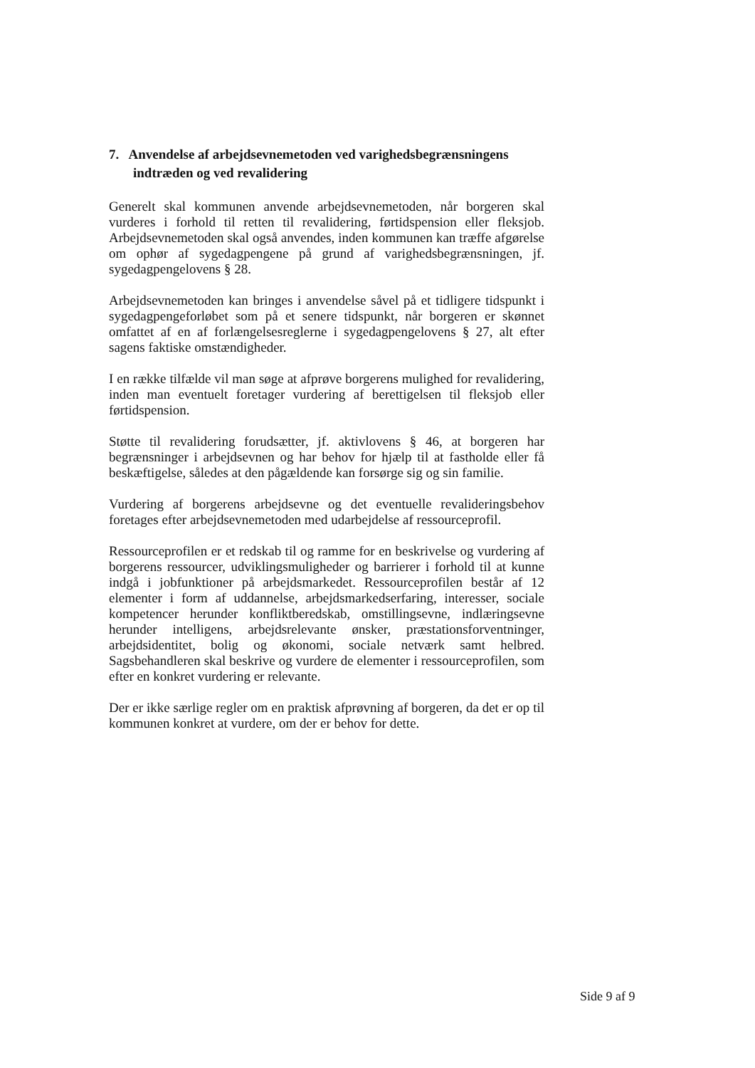7. Anvendelse af arbejdsevnemetoden ved varighedsbegrænsningens indtræden og ved revalidering
Generelt skal kommunen anvende arbejdsevnemetoden, når borgeren skal vurderes i forhold til retten til revalidering, førtidspension eller fleksjob. Arbejdsevnemetoden skal også anvendes, inden kommunen kan træffe afgørelse om ophør af sygedagpengene på grund af varighedsbegrænsningen, jf. sygedagpengelovens § 28.
Arbejdsevnemetoden kan bringes i anvendelse såvel på et tidligere tidspunkt i sygedagpengeforløbet som på et senere tidspunkt, når borgeren er skønnet omfattet af en af forlængelsesreglerne i sygedagpengelovens § 27, alt efter sagens faktiske omstændigheder.
I en række tilfælde vil man søge at afprøve borgerens mulighed for revalidering, inden man eventuelt foretager vurdering af berettigelsen til fleksjob eller førtidspension.
Støtte til revalidering forudsætter, jf. aktivlovens § 46, at borgeren har begrænsninger i arbejdsevnen og har behov for hjælp til at fastholde eller få beskæftigelse, således at den pågældende kan forsørge sig og sin familie.
Vurdering af borgerens arbejdsevne og det eventuelle revalideringsbehov foretages efter arbejdsevnemetoden med udarbejdelse af ressourceprofil.
Ressourceprofilen er et redskab til og ramme for en beskrivelse og vurdering af borgerens ressourcer, udviklingsmuligheder og barrierer i forhold til at kunne indgå i jobfunktioner på arbejdsmarkedet. Ressourceprofilen består af 12 elementer i form af uddannelse, arbejdsmarkedserfaring, interesser, sociale kompetencer herunder konfliktberedskab, omstillingsevne, indlæringsevne herunder intelligens, arbejdsrelevante ønsker, præstationsforventninger, arbejdsidentitet, bolig og økonomi, sociale netværk samt helbred. Sagsbehandleren skal beskrive og vurdere de elementer i ressourceprofilen, som efter en konkret vurdering er relevante.
Der er ikke særlige regler om en praktisk afprøvning af borgeren, da det er op til kommunen konkret at vurdere, om der er behov for dette.
Side 9 af 9